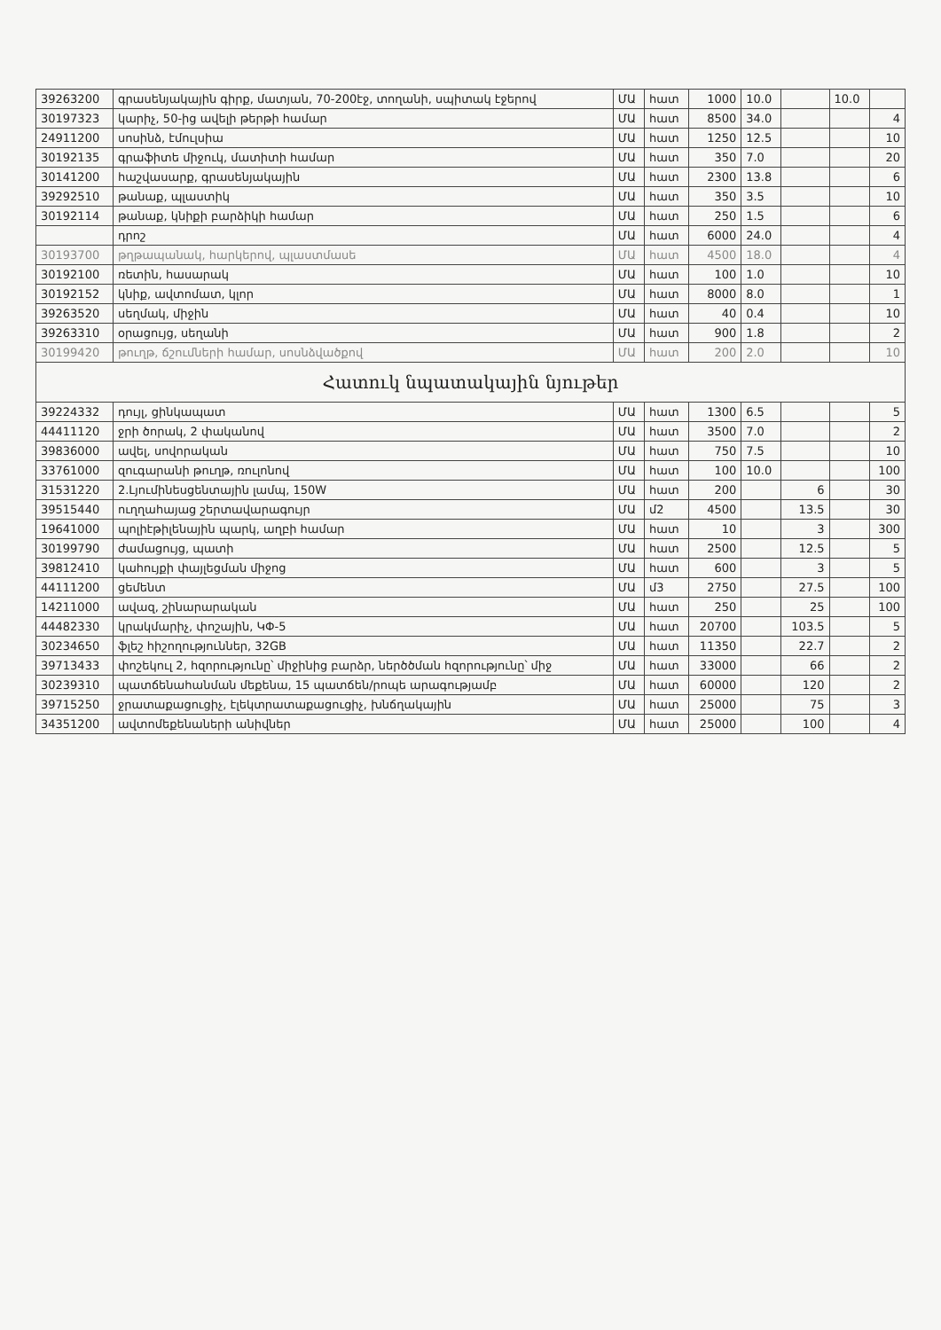| 39263200 | գրասենյակային գիրք, մատյան, 70-200էջ, տողանի, սպիտակ էջերով | ՄԱ | հատ | 1000 | 10.0 | | 10.0 | |
| 30197323 | կարիչ, 50-ից ավելի թերթի համար | ՄԱ | հատ | 8500 | 34.0 | | | 4 |
| 24911200 | սոսինձ, էմուլսիա | ՄԱ | հատ | 1250 | 12.5 | | | 10 |
| 30192135 | գրաֆիտե միջուկ, մատիտի համար | ՄԱ | հատ | 350 | 7.0 | | | 20 |
| 30141200 | հաշվասարք, գրասենյակային | ՄԱ | հատ | 2300 | 13.8 | | | 6 |
| 39292510 | թանաք, պլաստիկ | ՄԱ | հատ | 350 | 3.5 | | | 10 |
| 30192114 | թանաք, կնիքի բարձիկի համար | ՄԱ | հատ | 250 | 1.5 | | | 6 |
| | դրոշ | ՄԱ | հատ | 6000 | 24.0 | | | 4 |
| 30193700 | թղթապանակ, հարկերով, պլաստմասե | ՄԱ | հատ | 4500 | 18.0 | | | 4 |
| 30192100 | ռետին, հասարակ | ՄԱ | հատ | 100 | 1.0 | | | 10 |
| 30192152 | կնիք, ավտոմատ, կլոր | ՄԱ | հատ | 8000 | 8.0 | | | 1 |
| 39263520 | սեղմակ, միջին | ՄԱ | հատ | 40 | 0.4 | | | 10 |
| 39263310 | օրացույց, սեղանի | ՄԱ | հատ | 900 | 1.8 | | | 2 |
| 30199420 | թուղթ, ճշումների համար, սոսնձվածքով | ՄԱ | հատ | 200 | 2.0 | | | 10 |
| Հատուկ նպատակային նյութեր | | | | | | | | |
| 39224332 | դույլ, ցինկապատ | ՄԱ | հատ | 1300 | 6.5 | | | 5 |
| 44411120 | ջրի ծորակ, 2 փականով | ՄԱ | հատ | 3500 | 7.0 | | | 2 |
| 39836000 | ավել, սովորական | ՄԱ | հատ | 750 | 7.5 | | | 10 |
| 33761000 | զուգարանի թուղթ, ռուլոնով | ՄԱ | հատ | 100 | 10.0 | | | 100 |
| 31531220 | 2.Լյումինեսցենտային լամպ, 150W | ՄԱ | հատ | 200 | | 6 | | 30 |
| 39515440 | ուղղահայաց շերտավարագույր | ՄԱ | մ2 | 4500 | | 13.5 | | 30 |
| 19641000 | պոլիէթիլենային պարկ, աղբի համար | ՄԱ | հատ | 10 | | 3 | | 300 |
| 30199790 | ժամացույց, պատի | ՄԱ | հատ | 2500 | | 12.5 | | 5 |
| 39812410 | կահույքի փայլեցման միջոց | ՄԱ | հատ | 600 | | 3 | | 5 |
| 44111200 | ցեմենտ | ՄԱ | մ3 | 2750 | | 27.5 | | 100 |
| 14211000 | ավազ, շինարարական | ՄԱ | հատ | 250 | | 25 | | 100 |
| 44482330 | կրակմարիչ, փոշային, ԿՓ-5 | ՄԱ | հատ | 20700 | | 103.5 | | 5 |
| 30234650 | ֆլեշ հիշողություններ, 32GB | ՄԱ | հատ | 11350 | | 22.7 | | 2 |
| 39713433 | փոշեկուլ 2, հզորությունը՝ միջինից բարձր, ներծծման հզորությունը՝ միջ | ՄԱ | հատ | 33000 | | 66 | | 2 |
| 30239310 | պատճենահանման մեքենա, 15 պատճեն/րոպե արագությամբ | ՄԱ | հատ | 60000 | | 120 | | 2 |
| 39715250 | ջրատաքացուցիչ, էլեկտրատաքացուցիչ, խնճղակային | ՄԱ | հատ | 25000 | | 75 | | 3 |
| 34351200 | ավտոմեքենաների անիվներ | ՄԱ | հատ | 25000 | | 100 | | 4 |